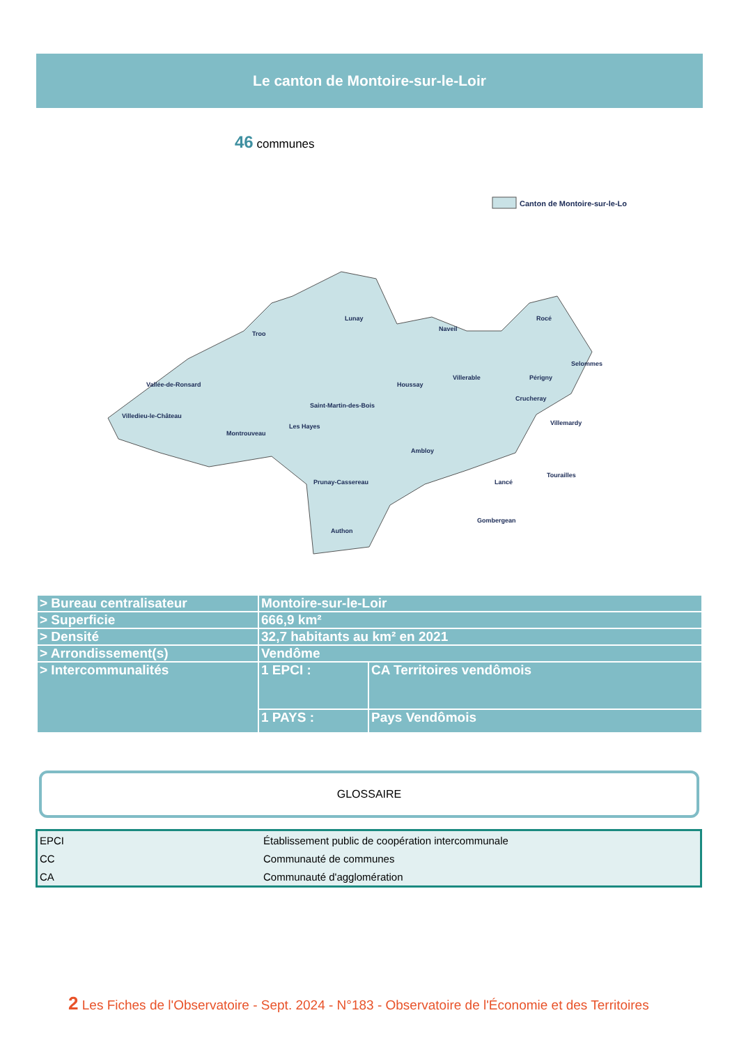Le canton de Montoire-sur-le-Loir
46 communes
Canton de Montoire-sur-le-Loir
Lunay
Troo
Vallée-de-Ronsard
Villedieu-le-Château
Montrouveau
Les Hayes
Saint-Martin-des-Bois
Prunay-Cassereau
Authon
Houssay
Ambloy
Naveil
Villerable
Crucheray
Rocé
Selommes
Périgny
Villemardy
Lancé
Gombergean
Tourailles
| > Bureau centralisateur | Montoire-sur-le-Loir | |
| > Superficie | 666,9 km² | |
| > Densité | 32,7 habitants au km² en 2021 | |
| > Arrondissement(s) | Vendôme | |
| > Intercommunalités | 1 EPCI : | CA Territoires vendômois |
| | 1 PAYS : | Pays Vendômois |
GLOSSAIRE
| EPCI | Établissement public de coopération intercommunale |
| CC | Communauté de communes |
| CA | Communauté d'agglomération |
2 Les Fiches de l'Observatoire - Sept. 2024 - N°183 - Observatoire de l'Économie et des Territoires